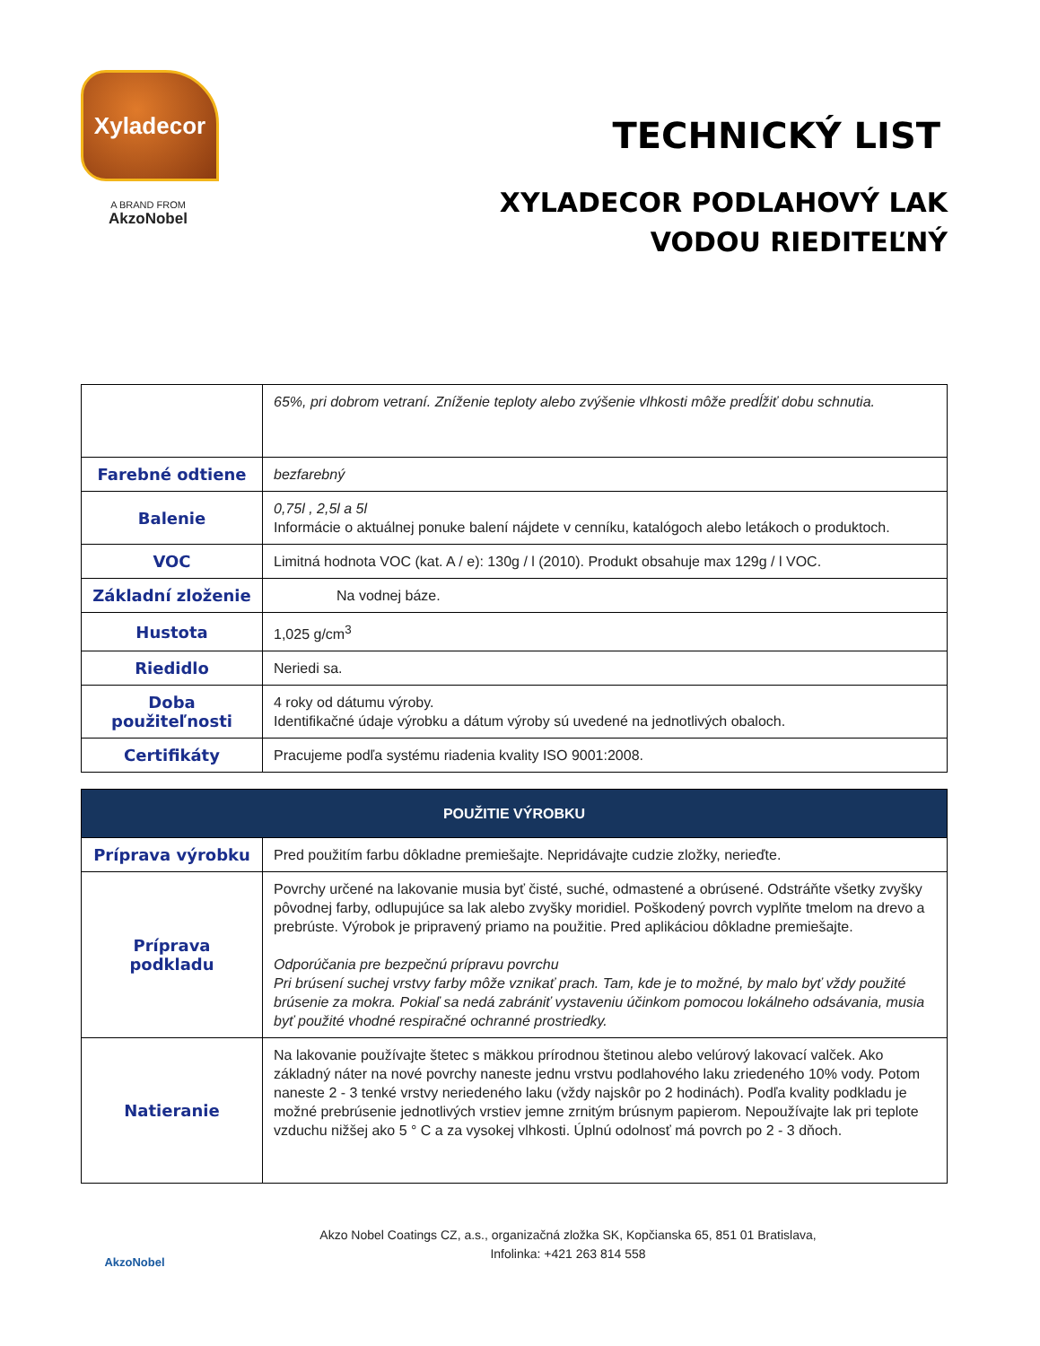Xyladecor
A BRAND FROM
AkzoNobel
TECHNICKÝ LIST
XYLADECOR PODLAHOVÝ LAK
VODOU RIEDITEĽNÝ
| | 65%, pri dobrom vetraní. Zníženie teploty alebo zvýšenie vlhkosti môže predĺžiť dobu schnutia. |
| Farebné odtiene | bezfarebný |
| Balenie | 0,75l , 2,5l a 5l Informácie o aktuálnej ponuke balení nájdete v cenníku, katalógoch alebo letákoch o produktoch. |
| VOC | Limitná hodnota VOC (kat. A / e): 130g / l (2010). Produkt obsahuje max 129g / l VOC. |
| Základní zloženie | Na vodnej báze. |
| Hustota | 1,025 g/cm<sup>3</sup> |
| Riedidlo | Neriedi sa. |
| Doba použiteľnosti | 4 roky od dátumu výroby. Identifikačné údaje výrobku a dátum výroby sú uvedené na jednotlivých obaloch. |
| Certifikáty | Pracujeme podľa systému riadenia kvality ISO 9001:2008. |
| POUŽITIE VÝROBKU | |
| --- | --- |
| Príprava výrobku | Pred použitím farbu dôkladne premiešajte. Nepridávajte cudzie zložky, nerieďte. |
| Príprava podkladu | Povrchy určené na lakovanie musia byť čisté, suché, odmastené a obrúsené. Odstráňte všetky zvyšky pôvodnej farby, odlupujúce sa lak alebo zvyšky moridiel. Poškodený povrch vyplňte tmelom na drevo a prebrúste. Výrobok je pripravený priamo na použitie. Pred aplikáciou dôkladne premiešajte. Odporúčania pre bezpečnú prípravu povrchu Pri brúsení suchej vrstvy farby môže vznikať prach. Tam, kde je to možné, by malo byť vždy použité brúsenie za mokra. Pokiaľ sa nedá zabrániť vystaveniu účinkom pomocou lokálneho odsávania, musia byť použité vhodné respiračné ochranné prostriedky. |
| Natieranie | Na lakovanie používajte štetec s mäkkou prírodnou štetinou alebo velúrový lakovací valček. Ako základný náter na nové povrchy naneste jednu vrstvu podlahového laku zriedeného 10% vody. Potom naneste 2 - 3 tenké vrstvy neriedeného laku (vždy najskôr po 2 hodinách). Podľa kvality podkladu je možné prebrúsenie jednotlivých vrstiev jemne zrnitým brúsnym papierom. Nepoužívajte lak pri teplote vzduchu nižšej ako 5 ° C a za vysokej vlhkosti. Úplnú odolnosť má povrch po 2 - 3 dňoch. |
AkzoNobel
Akzo Nobel Coatings CZ, a.s., organizačná zložka SK, Kopčianska 65, 851 01 Bratislava,
Infolinka: +421 263 814 558